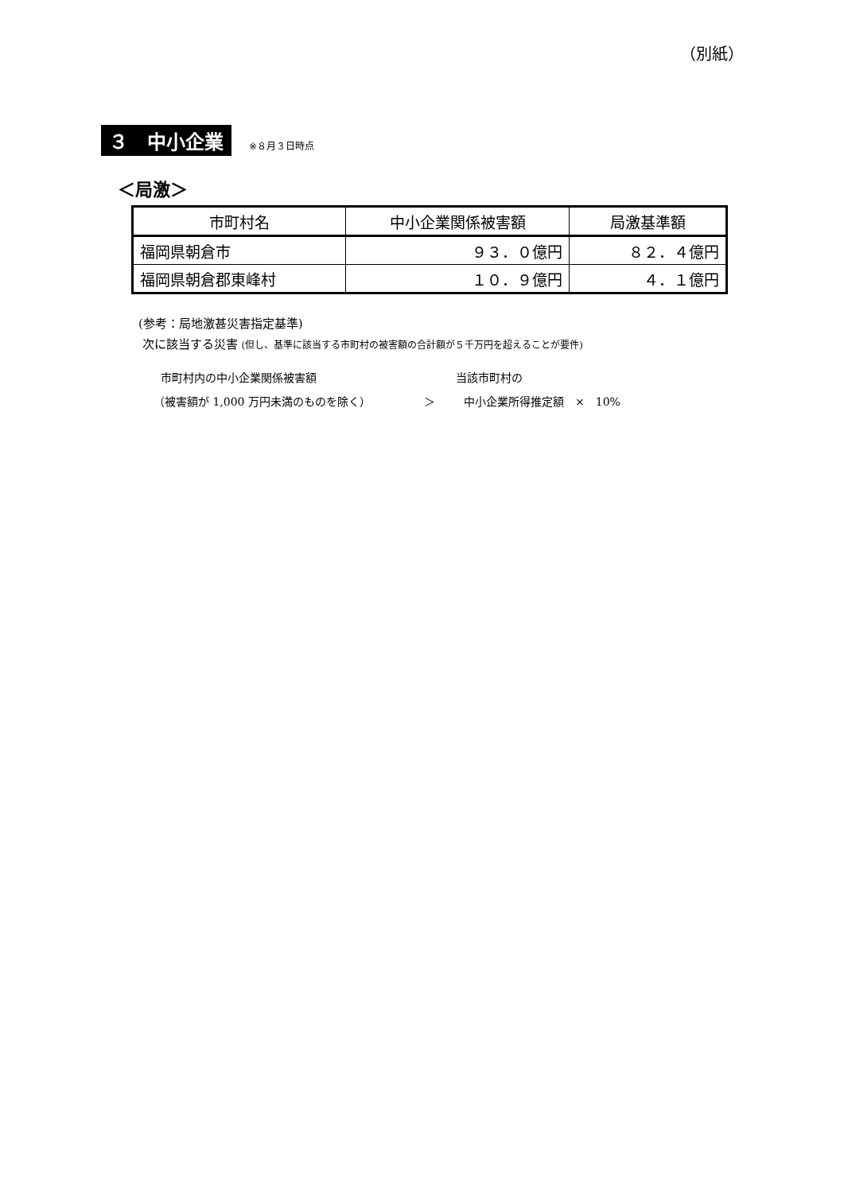（別紙）
３　中小企業 ※８月３日時点
＜局激＞
| 市町村名 | 中小企業関係被害額 | 局激基準額 |
| --- | --- | --- |
| 福岡県朝倉市 | ９３．０億円 | ８２．４億円 |
| 福岡県朝倉郡東峰村 | １０．９億円 | ４．１億円 |
(参考：局地激甚災害指定基準)
次に該当する災害 (但し、基準に該当する市町村の被害額の合計額が５千万円を超えることが要件)
市町村内の中小企業関係被害額 当該市町村の
（被害額が 1,000 万円未満のものを除く） ＞ 中小企業所得推定額　×　10%